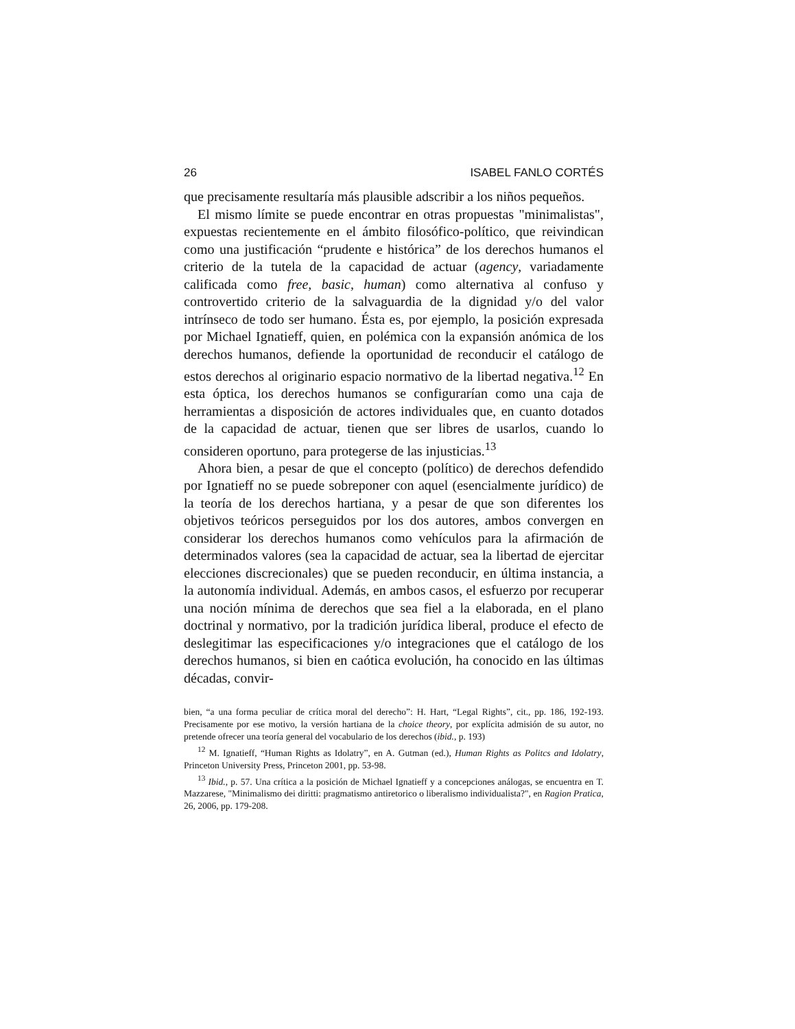26 ISABEL FANLO CORTÉS
que precisamente resultaría más plausible adscribir a los niños pequeños.
El mismo límite se puede encontrar en otras propuestas "minimalistas", expuestas recientemente en el ámbito filosófico-político, que reivindican como una justificación “prudente e histórica” de los derechos humanos el criterio de la tutela de la capacidad de actuar (agency, variadamente calificada como free, basic, human) como alternativa al confuso y controvertido criterio de la salvaguardia de la dignidad y/o del valor intrínseco de todo ser humano. Ésta es, por ejemplo, la posición expresada por Michael Ignatieff, quien, en polémica con la expansión anómica de los derechos humanos, defiende la oportunidad de reconducir el catálogo de estos derechos al originario espacio normativo de la libertad negativa.<sup>12</sup> En esta óptica, los derechos humanos se configurarían como una caja de herramientas a disposición de actores individuales que, en cuanto dotados de la capacidad de actuar, tienen que ser libres de usarlos, cuando lo consideren oportuno, para protegerse de las injusticias.<sup>13</sup>
Ahora bien, a pesar de que el concepto (político) de derechos defendido por Ignatieff no se puede sobreponer con aquel (esencialmente jurídico) de la teoría de los derechos hartiana, y a pesar de que son diferentes los objetivos teóricos perseguidos por los dos autores, ambos convergen en considerar los derechos humanos como vehículos para la afirmación de determinados valores (sea la capacidad de actuar, sea la libertad de ejercitar elecciones discrecionales) que se pueden reconducir, en última instancia, a la autonomía individual. Además, en ambos casos, el esfuerzo por recuperar una noción mínima de derechos que sea fiel a la elaborada, en el plano doctrinal y normativo, por la tradición jurídica liberal, produce el efecto de deslegitimar las especificaciones y/o integraciones que el catálogo de los derechos humanos, si bien en caótica evolución, ha conocido en las últimas décadas, convir-
bien, “a una forma peculiar de crítica moral del derecho”: H. Hart, “Legal Rights”, cit., pp. 186, 192-193. Precisamente por ese motivo, la versión hartiana de la choice theory, por explícita admisión de su autor, no pretende ofrecer una teoría general del vocabulario de los derechos (ibid., p. 193)
<sup>12</sup> M. Ignatieff, “Human Rights as Idolatry”, en A. Gutman (ed.), Human Rights as Politcs and Idolatry, Princeton University Press, Princeton 2001, pp. 53-98.
<sup>13</sup> Ibid., p. 57. Una crítica a la posición de Michael Ignatieff y a concepciones análogas, se encuentra en T. Mazzarese, "Minimalismo dei diritti: pragmatismo antiretorico o liberalismo individualista?", en Ragion Pratica, 26, 2006, pp. 179-208.